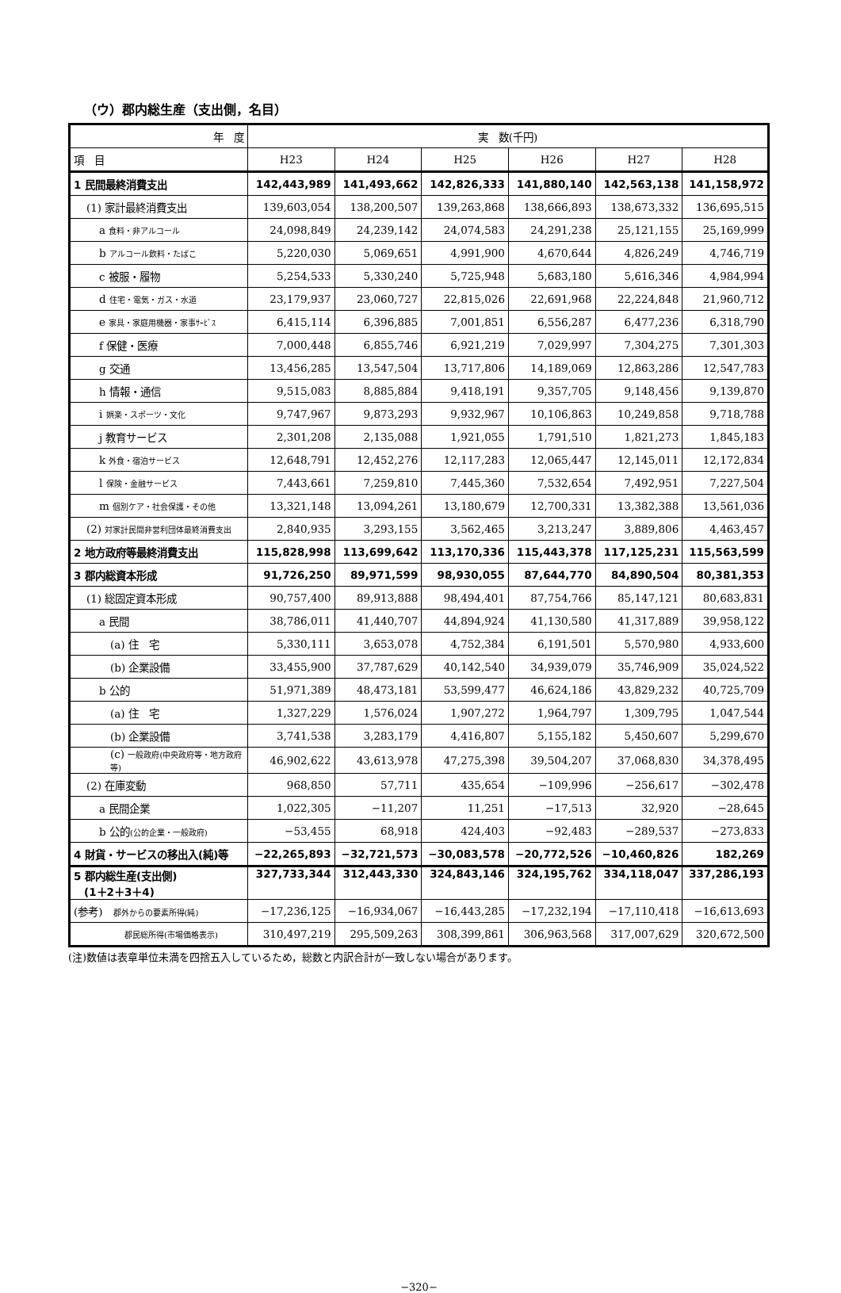（ウ）郡内総生産（支出側，名目）
| 年 度 | 実 数(千円) | | | | | |
| --- | --- | --- | --- | --- | --- | --- |
| 項 目 | H23 | H24 | H25 | H26 | H27 | H28 |
| 1 民間最終消費支出 | 142,443,989 | 141,493,662 | 142,826,333 | 141,880,140 | 142,563,138 | 141,158,972 |
| (1) 家計最終消費支出 | 139,603,054 | 138,200,507 | 139,263,868 | 138,666,893 | 138,673,332 | 136,695,515 |
| a 食料・非アルコール | 24,098,849 | 24,239,142 | 24,074,583 | 24,291,238 | 25,121,155 | 25,169,999 |
| b アルコール飲料・たばこ | 5,220,030 | 5,069,651 | 4,991,900 | 4,670,644 | 4,826,249 | 4,746,719 |
| c 被服・履物 | 5,254,533 | 5,330,240 | 5,725,948 | 5,683,180 | 5,616,346 | 4,984,994 |
| d 住宅・電気・ガス・水道 | 23,179,937 | 23,060,727 | 22,815,026 | 22,691,968 | 22,224,848 | 21,960,712 |
| e 家具・家庭用機器・家事ｻｰﾋﾞｽ | 6,415,114 | 6,396,885 | 7,001,851 | 6,556,287 | 6,477,236 | 6,318,790 |
| f 保健・医療 | 7,000,448 | 6,855,746 | 6,921,219 | 7,029,997 | 7,304,275 | 7,301,303 |
| g 交通 | 13,456,285 | 13,547,504 | 13,717,806 | 14,189,069 | 12,863,286 | 12,547,783 |
| h 情報・通信 | 9,515,083 | 8,885,884 | 9,418,191 | 9,357,705 | 9,148,456 | 9,139,870 |
| i 娯楽・スポーツ・文化 | 9,747,967 | 9,873,293 | 9,932,967 | 10,106,863 | 10,249,858 | 9,718,788 |
| j 教育サービス | 2,301,208 | 2,135,088 | 1,921,055 | 1,791,510 | 1,821,273 | 1,845,183 |
| k 外食・宿泊サービス | 12,648,791 | 12,452,276 | 12,117,283 | 12,065,447 | 12,145,011 | 12,172,834 |
| l 保険・金融サービス | 7,443,661 | 7,259,810 | 7,445,360 | 7,532,654 | 7,492,951 | 7,227,504 |
| m 個別ケア・社会保護・その他 | 13,321,148 | 13,094,261 | 13,180,679 | 12,700,331 | 13,382,388 | 13,561,036 |
| (2) 対家計民間非営利団体最終消費支出 | 2,840,935 | 3,293,155 | 3,562,465 | 3,213,247 | 3,889,806 | 4,463,457 |
| 2 地方政府等最終消費支出 | 115,828,998 | 113,699,642 | 113,170,336 | 115,443,378 | 117,125,231 | 115,563,599 |
| 3 郡内総資本形成 | 91,726,250 | 89,971,599 | 98,930,055 | 87,644,770 | 84,890,504 | 80,381,353 |
| (1) 総固定資本形成 | 90,757,400 | 89,913,888 | 98,494,401 | 87,754,766 | 85,147,121 | 80,683,831 |
| a 民間 | 38,786,011 | 41,440,707 | 44,894,924 | 41,130,580 | 41,317,889 | 39,958,122 |
| (a) 住 宅 | 5,330,111 | 3,653,078 | 4,752,384 | 6,191,501 | 5,570,980 | 4,933,600 |
| (b) 企業設備 | 33,455,900 | 37,787,629 | 40,142,540 | 34,939,079 | 35,746,909 | 35,024,522 |
| b 公的 | 51,971,389 | 48,473,181 | 53,599,477 | 46,624,186 | 43,829,232 | 40,725,709 |
| (a) 住 宅 | 1,327,229 | 1,576,024 | 1,907,272 | 1,964,797 | 1,309,795 | 1,047,544 |
| (b) 企業設備 | 3,741,538 | 3,283,179 | 4,416,807 | 5,155,182 | 5,450,607 | 5,299,670 |
| (c) 一般政府(中央政府等・地方政府等) | 46,902,622 | 43,613,978 | 47,275,398 | 39,504,207 | 37,068,830 | 34,378,495 |
| (2) 在庫変動 | 968,850 | 57,711 | 435,654 | −109,996 | −256,617 | −302,478 |
| a 民間企業 | 1,022,305 | −11,207 | 11,251 | −17,513 | 32,920 | −28,645 |
| b 公的 (公的企業・一般政府) | −53,455 | 68,918 | 424,403 | −92,483 | −289,537 | −273,833 |
| 4 財貨・サービスの移出入(純)等 | −22,265,893 | −32,721,573 | −30,083,578 | −20,772,526 | −10,460,826 | 182,269 |
| 5 郡内総生産(支出側) (1＋2＋3＋4) | 327,733,344 | 312,443,330 | 324,843,146 | 324,195,762 | 334,118,047 | 337,286,193 |
| (参考) 郡外からの要素所得(純) | −17,236,125 | −16,934,067 | −16,443,285 | −17,232,194 | −17,110,418 | −16,613,693 |
| 郡民総所得(市場価格表示) | 310,497,219 | 295,509,263 | 308,399,861 | 306,963,568 | 317,007,629 | 320,672,500 |
(注)数値は表章単位未満を四捨五入しているため，総数と内訳合計が一致しない場合があります。
−320−